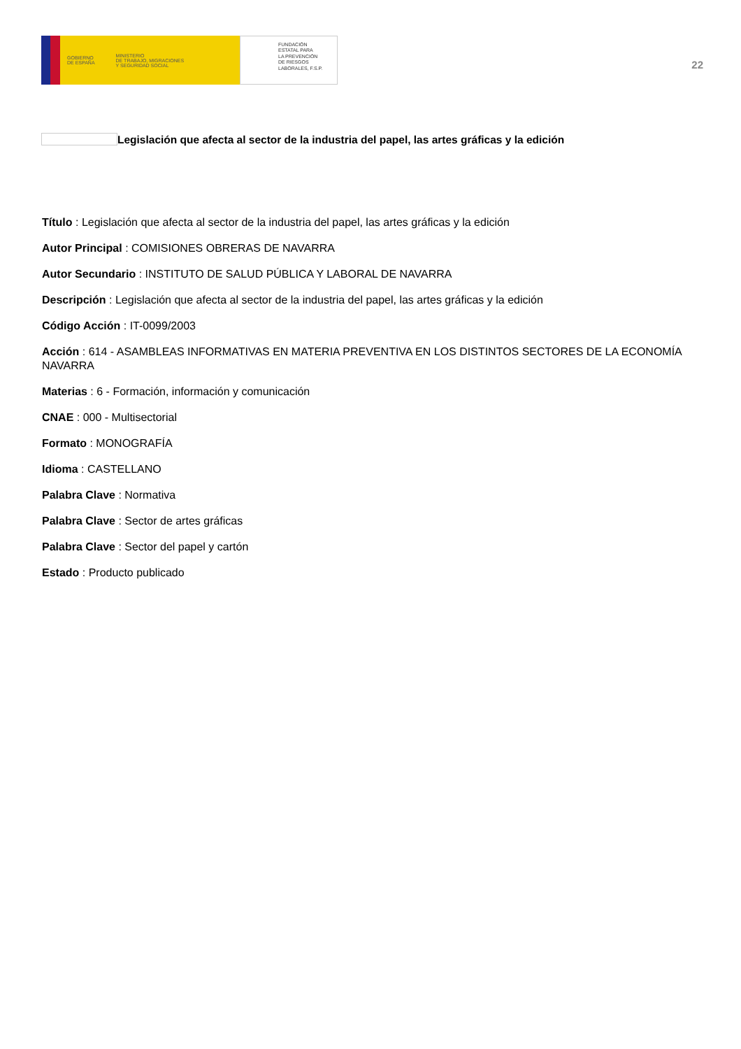GOBIERNO
DE ESPAÑA MINISTERIO
DE TRABAJO, MIGRACIONES
Y SEGURIDAD SOCIAL
FUNDACIÓN
ESTATAL PARA
LA PREVENCIÓN
DE RIESGOS
LABORALES, F.S.P.
22
Legislación que afecta al sector de la industria del papel, las artes gráficas y la edición
Título : Legislación que afecta al sector de la industria del papel, las artes gráficas y la edición
Autor Principal : COMISIONES OBRERAS DE NAVARRA
Autor Secundario : INSTITUTO DE SALUD PÚBLICA Y LABORAL DE NAVARRA
Descripción : Legislación que afecta al sector de la industria del papel, las artes gráficas y la edición
Código Acción : IT-0099/2003
Acción : 614 - ASAMBLEAS INFORMATIVAS EN MATERIA PREVENTIVA EN LOS DISTINTOS SECTORES DE LA ECONOMÍA NAVARRA
Materias : 6 - Formación, información y comunicación
CNAE : 000 - Multisectorial
Formato : MONOGRAFÍA
Idioma : CASTELLANO
Palabra Clave : Normativa
Palabra Clave : Sector de artes gráficas
Palabra Clave : Sector del papel y cartón
Estado : Producto publicado